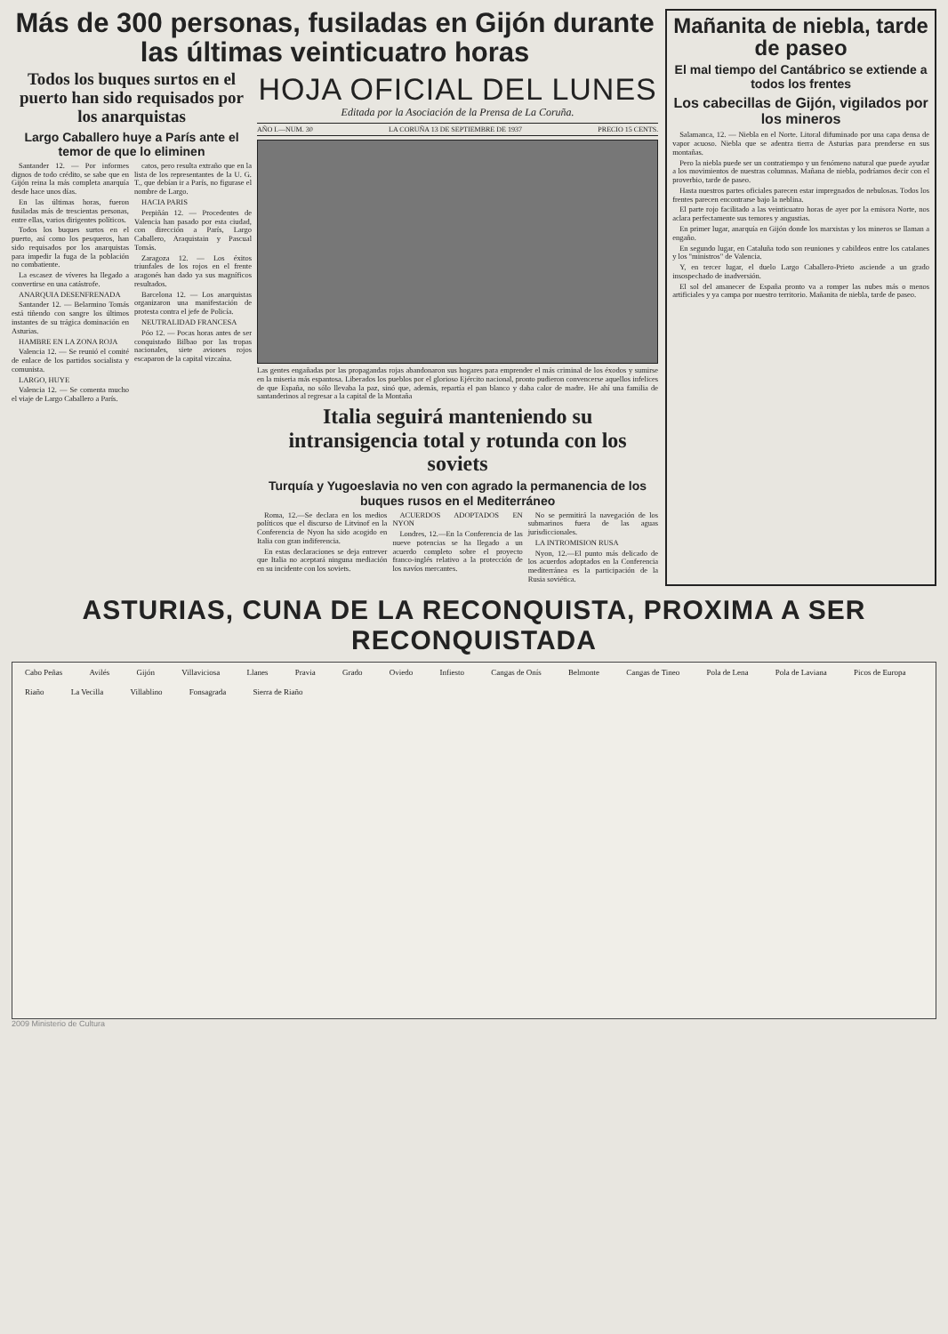Más de 300 personas, fusiladas en Gijón durante las últimas veinticuatro horas
Todos los buques surtos en el puerto han sido requisados por los anarquistas
Largo Caballero huye a París ante el temor de que lo eliminen
Santander 12. — Por informes dignos de todo crédito, se sabe que en Gijón reina la más completa anarquía desde hace unos días.
En las últimas horas, fueron fusiladas más de trescientas personas, entre ellas, varios dirigentes políticos.
Todos los buques surtos en el puerto, así como los pesqueros, han sido requisados por los anarquistas para impedir la fuga de la población no combatiente.
La escasez de víveres ha llegado a convertirse en una catástrofe.
ANARQUIA DESENFRENADA
Santander 12. — Belarmino Tomás está tiñendo con sangre los últimos instantes de su trágica dominación en Asturias.
HAMBRE EN LA ZONA ROJA
Valencia 12. — Se reunió el comité de enlace de los partidos socialista y comunista.
LARGO, HUYE
Valencia 12. — Se comenta mucho el viaje de Largo Caballero a París.
catos, pero resulta extraño que en la lista de los representantes de la U. G. T., que debían ir a París, no figurase el nombre de Largo.
HACIA PARIS
Perpiñán 12. — Procedentes de Valencia han pasado por esta ciudad, con dirección a París, Largo Caballero, Araquistain y Pascual Tomás.
Zaragoza 12. — Los éxitos triunfales de los rojos en el frente aragonés han dado ya sus magníficos resultados.
Barcelona 12. — Los anarquistas organizaron una manifestación de protesta contra el jefe de Policía.
NEUTRALIDAD FRANCESA
Póo 12. — Pocas horas antes de ser conquistado Bilbao por las tropas nacionales, siete aviones rojos escaparon de la capital vizcaína.
HOJA OFICIAL DEL LUNES
Editada por la Asociación de la Prensa de La Coruña.
AÑO I.—NUM. 30 LA CORUÑA 13 DE SEPTIEMBRE DE 1937 PRECIO 15 CENTS.
Las gentes engañadas por las propagandas rojas abandonaron sus hogares para emprender el más criminal de los éxodos y sumirse en la miseria más espantosa. Liberados los pueblos por el glorioso Ejército nacional, pronto pudieron convencerse aquellos infelices de que España, no sólo llevaba la paz, sinó que, además, repartía el pan blanco y daba calor de madre. He ahí una familia de santanderinos al regresar a la capital de la Montaña
Italia seguirá manteniendo su intransigencia total y rotunda con los soviets
Turquía y Yugoeslavia no ven con agrado la permanencia de los buques rusos en el Mediterráneo
Roma, 12.—Se declara en los medios políticos que el discurso de Litvinof en la Conferencia de Nyon ha sido acogido en Italia con gran indiferencia.
En estas declaraciones se deja entrever que Italia no aceptará ninguna mediación en su incidente con los soviets.
ACUERDOS ADOPTADOS EN NYON
Londres, 12.—En la Conferencia de las nueve potencias se ha llegado a un acuerdo completo sobre el proyecto franco-inglés relativo a la protección de los navíos mercantes.
No se permitirá la navegación de los submarinos fuera de las aguas jurisdiccionales.
LA INTROMISION RUSA
Nyon, 12.—El punto más delicado de los acuerdos adoptados en la Conferencia mediterránea es la participación de la Rusia soviética.
Mañanita de niebla, tarde de paseo
El mal tiempo del Cantábrico se extiende a todos los frentes
Los cabecillas de Gijón, vigilados por los mineros
Salamanca, 12. — Niebla en el Norte. Litoral difuminado por una capa densa de vapor acuoso. Niebla que se adentra tierra de Asturias para prenderse en sus montañas.
Pero la niebla puede ser un contratiempo y un fenómeno natural que puede ayudar a los movimientos de nuestras columnas. Mañana de niebla, podríamos decir con el proverbio, tarde de paseo.
Hasta nuestros partes oficiales parecen estar impregnados de nebulosas. Todos los frentes parecen encontrarse bajo la neblina.
El parte rojo facilitado a las veinticuatro horas de ayer por la emisora Norte, nos aclara perfectamente sus temores y angustias.
En primer lugar, anarquía en Gijón donde los marxistas y los mineros se llaman a engaño.
En segundo lugar, en Cataluña todo son reuniones y cabildeos entre los catalanes y los "ministros" de Valencia.
Y, en tercer lugar, el duelo Largo Caballero-Prieto asciende a un grado insospechado de inadversión.
El sol del amanecer de España pronto va a romper las nubes más o menos artificiales y ya campa por nuestro territorio. Mañanita de niebla, tarde de paseo.
ASTURIAS, CUNA DE LA RECONQUISTA, PROXIMA A SER RECONQUISTADA
Cabo Peñas Avilés Gijón Villaviciosa Llanes Pravia Grado Oviedo Infiesto Cangas de Onís Belmonte Cangas de Tineo Pola de Lena Pola de Laviana Picos de Europa Riaño La Vecilla Villablino Fonsagrada Sierra de Riaño
2009 Ministerio de Cultura